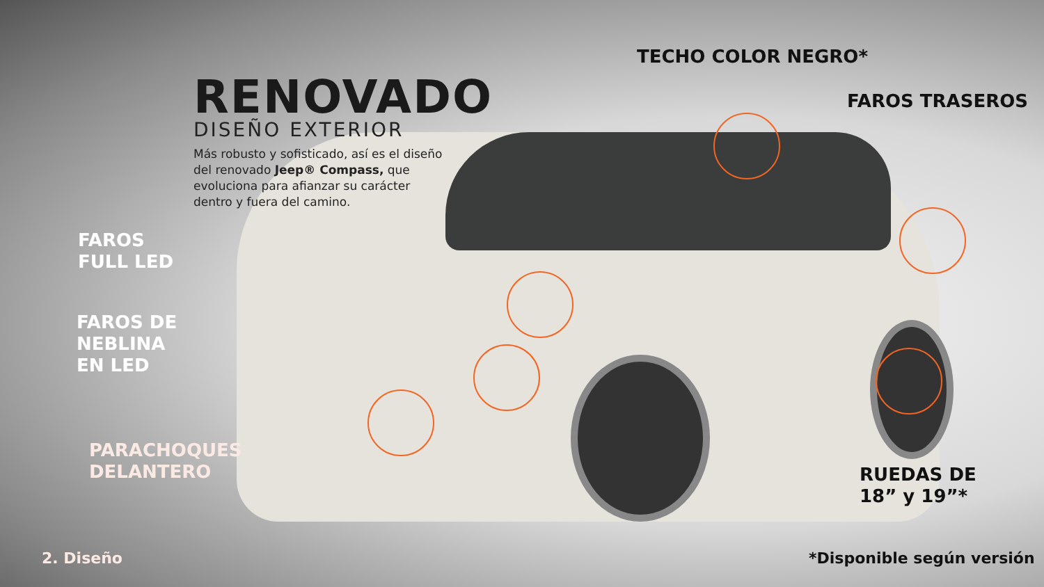RENOVADO
DISEÑO EXTERIOR
Más robusto y sofisticado, así es el diseño del renovado Jeep® Compass, que evoluciona para afianzar su carácter dentro y fuera del camino.
TECHO COLOR NEGRO*
FAROS TRASEROS
FAROS
FULL LED
FAROS DE
NEBLINA
EN LED
PARACHOQUES
DELANTERO
RUEDAS DE
18” y 19”*
2. Diseño *Disponible según versión